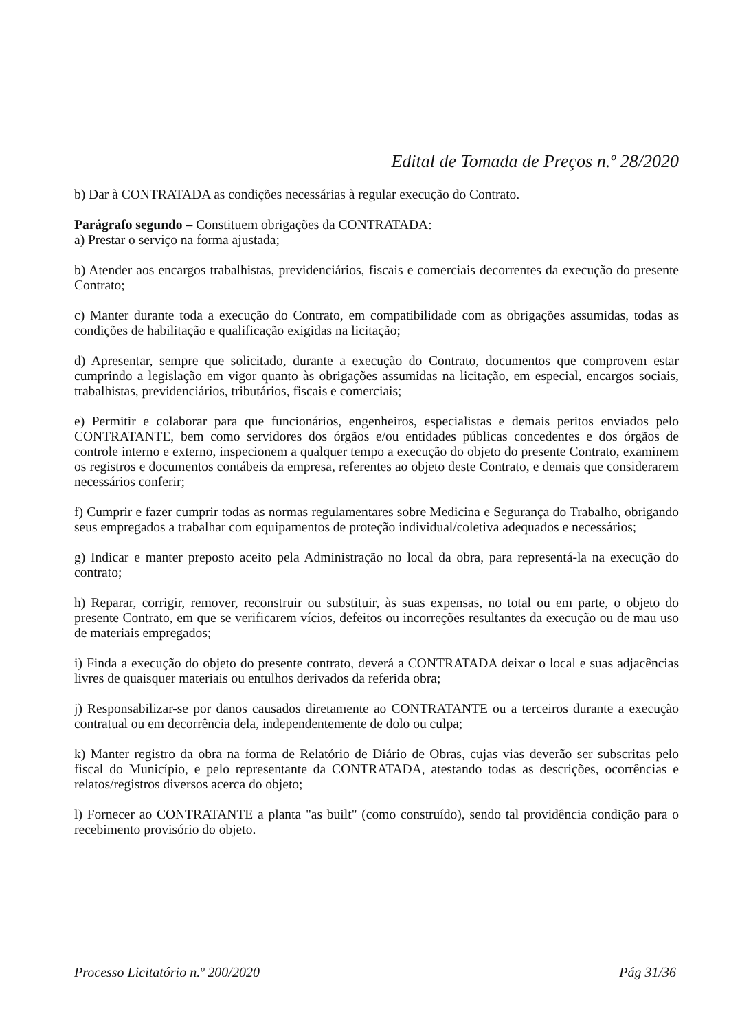Edital de Tomada de Preços n.º 28/2020
b) Dar à CONTRATADA as condições necessárias à regular execução do Contrato.
Parágrafo segundo – Constituem obrigações da CONTRATADA:
a) Prestar o serviço na forma ajustada;
b) Atender aos encargos trabalhistas, previdenciários, fiscais e comerciais decorrentes da execução do presente Contrato;
c) Manter durante toda a execução do Contrato, em compatibilidade com as obrigações assumidas, todas as condições de habilitação e qualificação exigidas na licitação;
d) Apresentar, sempre que solicitado, durante a execução do Contrato, documentos que comprovem estar cumprindo a legislação em vigor quanto às obrigações assumidas na licitação, em especial, encargos sociais, trabalhistas, previdenciários, tributários, fiscais e comerciais;
e) Permitir e colaborar para que funcionários, engenheiros, especialistas e demais peritos enviados pelo CONTRATANTE, bem como servidores dos órgãos e/ou entidades públicas concedentes e dos órgãos de controle interno e externo, inspecionem a qualquer tempo a execução do objeto do presente Contrato, examinem os registros e documentos contábeis da empresa, referentes ao objeto deste Contrato, e demais que considerarem necessários conferir;
f) Cumprir e fazer cumprir todas as normas regulamentares sobre Medicina e Segurança do Trabalho, obrigando seus empregados a trabalhar com equipamentos de proteção individual/coletiva adequados e necessários;
g) Indicar e manter preposto aceito pela Administração no local da obra, para representá-la na execução do contrato;
h) Reparar, corrigir, remover, reconstruir ou substituir, às suas expensas, no total ou em parte, o objeto do presente Contrato, em que se verificarem vícios, defeitos ou incorreções resultantes da execução ou de mau uso de materiais empregados;
i) Finda a execução do objeto do presente contrato, deverá a CONTRATADA deixar o local e suas adjacências livres de quaisquer materiais ou entulhos derivados da referida obra;
j) Responsabilizar-se por danos causados diretamente ao CONTRATANTE ou a terceiros durante a execução contratual ou em decorrência dela, independentemente de dolo ou culpa;
k) Manter registro da obra na forma de Relatório de Diário de Obras, cujas vias deverão ser subscritas pelo fiscal do Município, e pelo representante da CONTRATADA, atestando todas as descrições, ocorrências e relatos/registros diversos acerca do objeto;
l) Fornecer ao CONTRATANTE a planta "as built" (como construído), sendo tal providência condição para o recebimento provisório do objeto.
Processo Licitatório n.º 200/2020 Pág 31/36